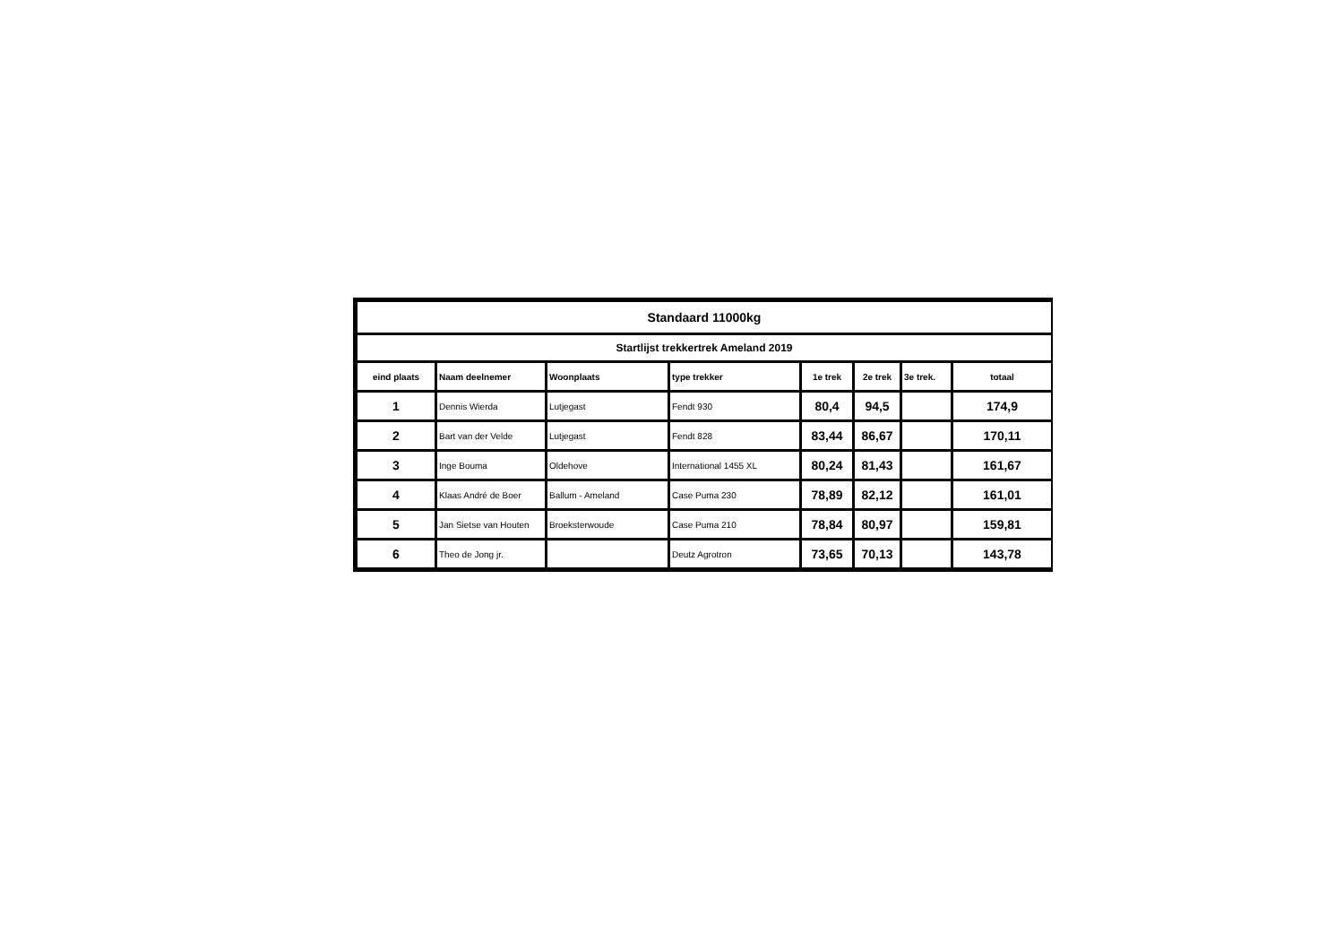| Standaard 11000kg | | | | | | | |
| Startlijst trekkertrek Ameland 2019 | | | | | | | |
| eind plaats | Naam deelnemer | Woonplaats | type trekker | 1e trek | 2e trek | 3e trek. | totaal |
| 1 | Dennis Wierda | Lutjegast | Fendt 930 | 80,4 | 94,5 | | 174,9 |
| 2 | Bart van der Velde | Lutjegast | Fendt 828 | 83,44 | 86,67 | | 170,11 |
| 3 | Inge Bouma | Oldehove | International 1455 XL | 80,24 | 81,43 | | 161,67 |
| 4 | Klaas André de Boer | Ballum - Ameland | Case Puma 230 | 78,89 | 82,12 | | 161,01 |
| 5 | Jan Sietse van Houten | Broeksterwoude | Case Puma 210 | 78,84 | 80,97 | | 159,81 |
| 6 | Theo de Jong jr. | | Deutz Agrotron | 73,65 | 70,13 | | 143,78 |